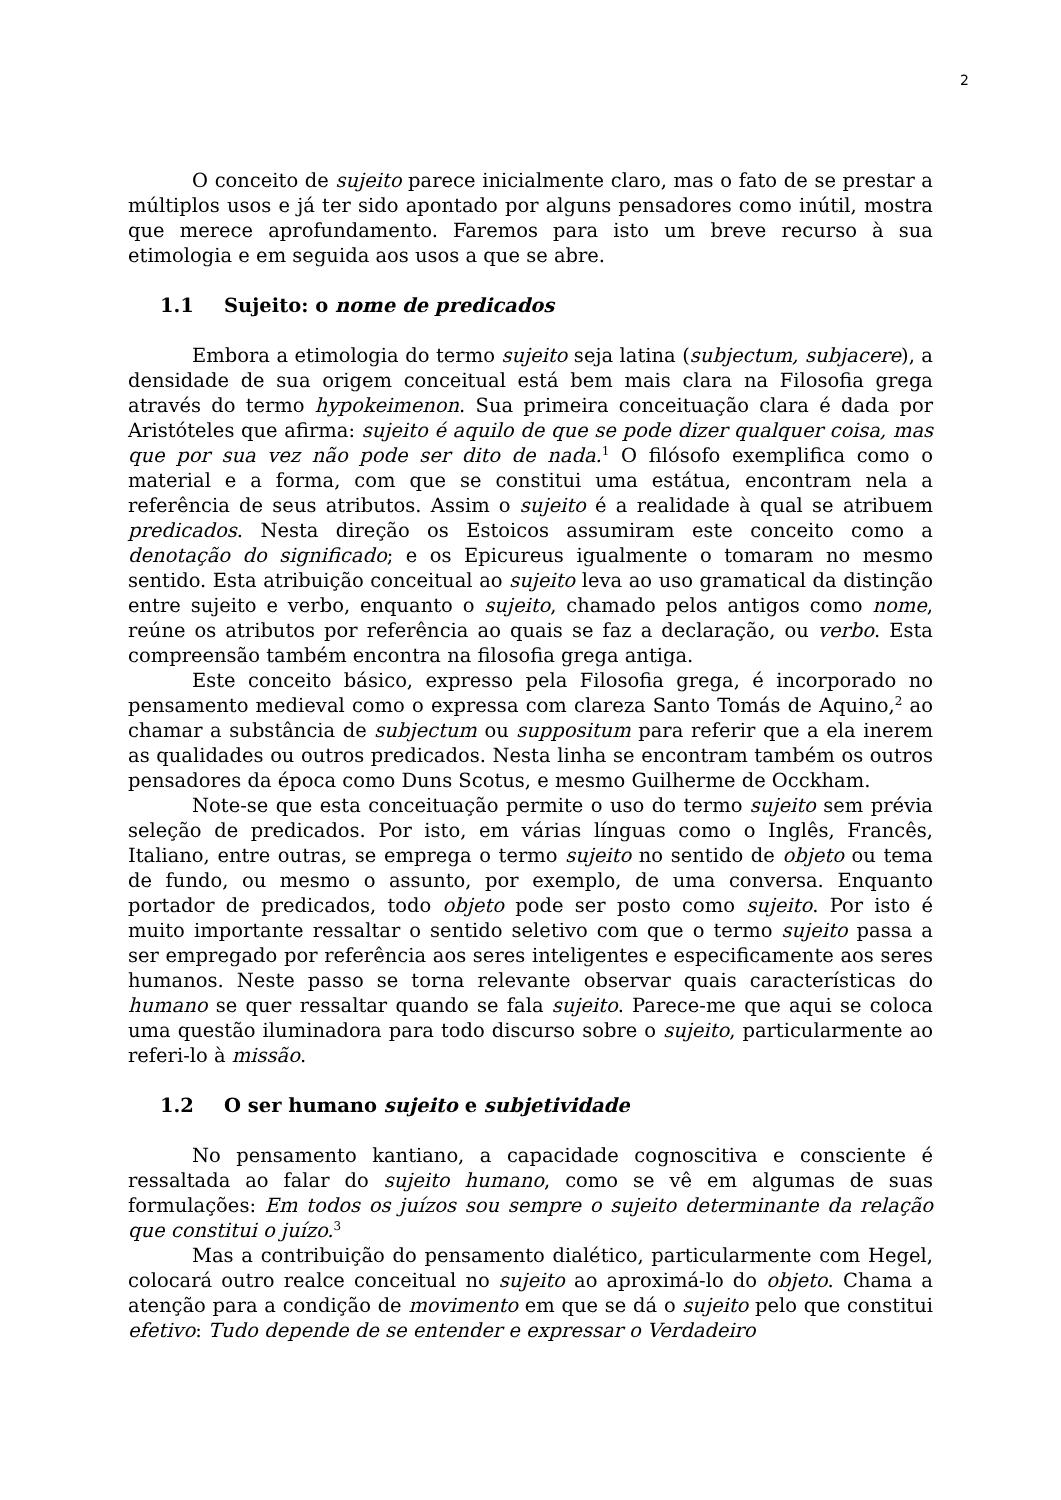2
O conceito de sujeito parece inicialmente claro, mas o fato de se prestar a múltiplos usos e já ter sido apontado por alguns pensadores como inútil, mostra que merece aprofundamento. Faremos para isto um breve recurso à sua etimologia e em seguida aos usos a que se abre.
1.1 Sujeito: o nome de predicados
Embora a etimologia do termo sujeito seja latina (subjectum, subjacere), a densidade de sua origem conceitual está bem mais clara na Filosofia grega através do termo hypokeimenon. Sua primeira conceituação clara é dada por Aristóteles que afirma: sujeito é aquilo de que se pode dizer qualquer coisa, mas que por sua vez não pode ser dito de nada.<sup>1</sup> O filósofo exemplifica como o material e a forma, com que se constitui uma estátua, encontram nela a referência de seus atributos. Assim o sujeito é a realidade à qual se atribuem predicados. Nesta direção os Estoicos assumiram este conceito como a denotação do significado; e os Epicureus igualmente o tomaram no mesmo sentido. Esta atribuição conceitual ao sujeito leva ao uso gramatical da distinção entre sujeito e verbo, enquanto o sujeito, chamado pelos antigos como nome, reúne os atributos por referência ao quais se faz a declaração, ou verbo. Esta compreensão também encontra na filosofia grega antiga.
Este conceito básico, expresso pela Filosofia grega, é incorporado no pensamento medieval como o expressa com clareza Santo Tomás de Aquino,<sup>2</sup> ao chamar a substância de subjectum ou suppositum para referir que a ela inerem as qualidades ou outros predicados. Nesta linha se encontram também os outros pensadores da época como Duns Scotus, e mesmo Guilherme de Occkham.
Note-se que esta conceituação permite o uso do termo sujeito sem prévia seleção de predicados. Por isto, em várias línguas como o Inglês, Francês, Italiano, entre outras, se emprega o termo sujeito no sentido de objeto ou tema de fundo, ou mesmo o assunto, por exemplo, de uma conversa. Enquanto portador de predicados, todo objeto pode ser posto como sujeito. Por isto é muito importante ressaltar o sentido seletivo com que o termo sujeito passa a ser empregado por referência aos seres inteligentes e especificamente aos seres humanos. Neste passo se torna relevante observar quais características do humano se quer ressaltar quando se fala sujeito. Parece-me que aqui se coloca uma questão iluminadora para todo discurso sobre o sujeito, particularmente ao referi-lo à missão.
1.2 O ser humano sujeito e subjetividade
No pensamento kantiano, a capacidade cognoscitiva e consciente é ressaltada ao falar do sujeito humano, como se vê em algumas de suas formulações: Em todos os juízos sou sempre o sujeito determinante da relação que constitui o juízo.<sup>3</sup>
Mas a contribuição do pensamento dialético, particularmente com Hegel, colocará outro realce conceitual no sujeito ao aproximá-lo do objeto. Chama a atenção para a condição de movimento em que se dá o sujeito pelo que constitui efetivo: Tudo depende de se entender e expressar o Verdadeiro